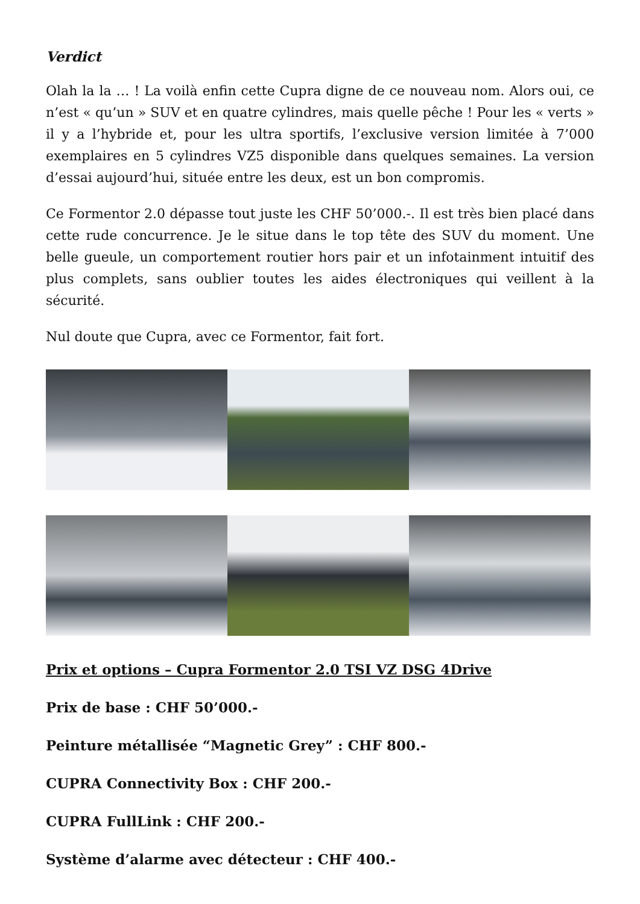Verdict
Olah la la … ! La voilà enfin cette Cupra digne de ce nouveau nom. Alors oui, ce n’est « qu’un » SUV et en quatre cylindres, mais quelle pêche ! Pour les « verts » il y a l’hybride et, pour les ultra sportifs, l’exclusive version limitée à 7’000 exemplaires en 5 cylindres VZ5 disponible dans quelques semaines. La version d’essai aujourd’hui, située entre les deux, est un bon compromis.
Ce Formentor 2.0 dépasse tout juste les CHF 50’000.-. Il est très bien placé dans cette rude concurrence. Je le situe dans le top tête des SUV du moment. Une belle gueule, un comportement routier hors pair et un infotainment intuitif des plus complets, sans oublier toutes les aides électroniques qui veillent à la sécurité.
Nul doute que Cupra, avec ce Formentor, fait fort.
Prix et options – Cupra Formentor 2.0 TSI VZ DSG 4Drive
Prix de base : CHF 50’000.-
Peinture métallisée “Magnetic Grey” : CHF 800.-
CUPRA Connectivity Box : CHF 200.-
CUPRA FullLink : CHF 200.-
Système d’alarme avec détecteur : CHF 400.-